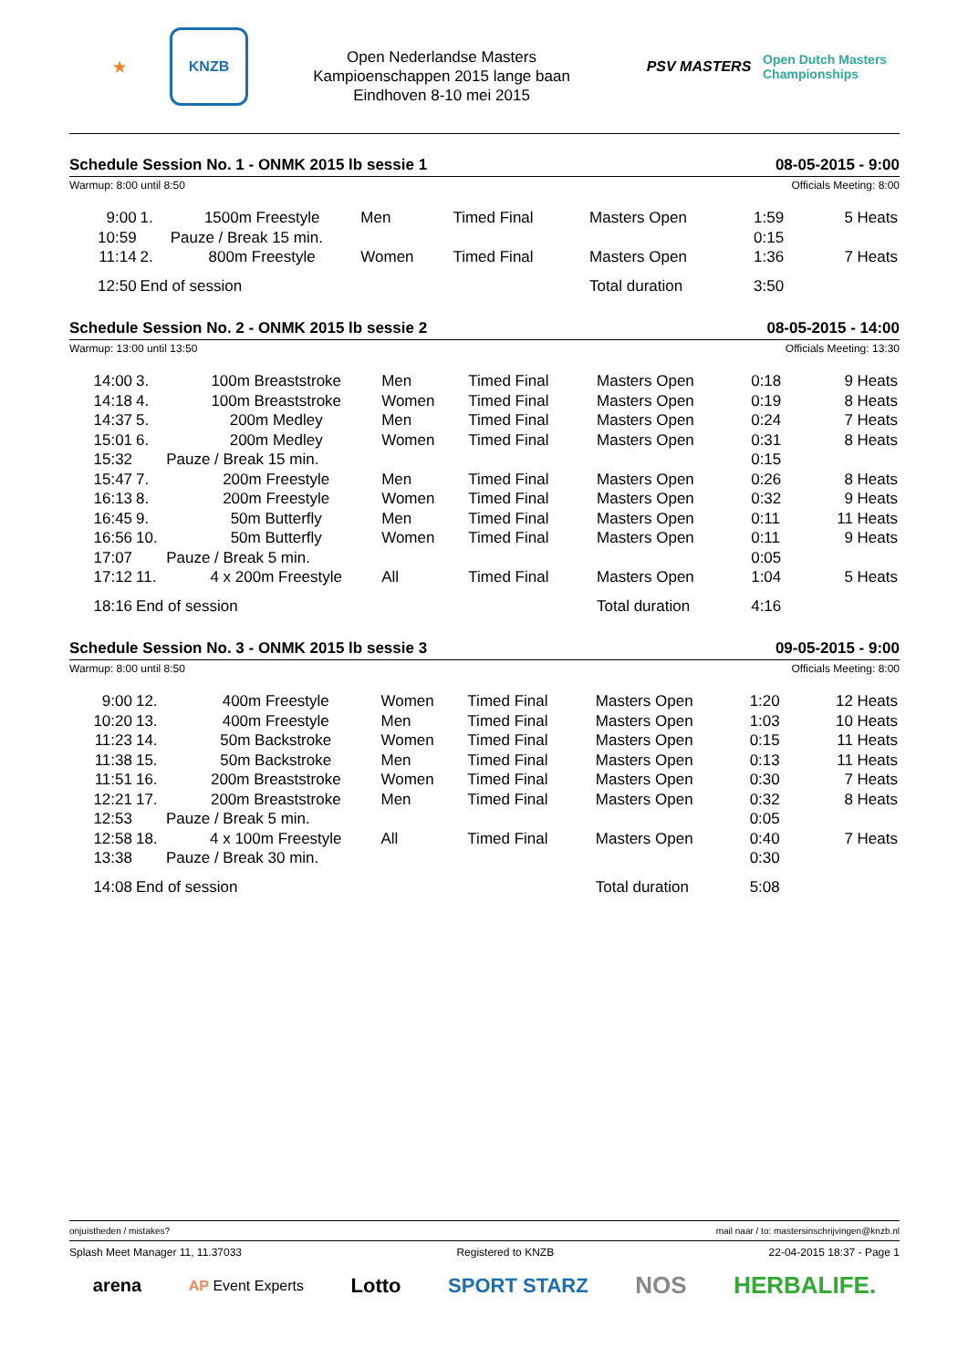★
KNZB
Open Nederlandse Masters
Kampioenschappen 2015 lange baan
Eindhoven 8-10 mei 2015
PSV MASTERS
Open Dutch Masters Championships
Schedule Session No. 1 - ONMK 2015 lb sessie 1 08-05-2015 - 9:00
Warmup: 8:00 until 8:50 Officials Meeting: 8:00
| 9:00 | 1. | 1500m Freestyle | Men | Timed Final | Masters Open | 1:59 | 5 Heats |
| 10:59 | Pauze / Break 15 min. | | | | | 0:15 | |
| 11:14 | 2. | 800m Freestyle | Women | Timed Final | Masters Open | 1:36 | 7 Heats |
| 12:50 | End of session | | | | Total duration | 3:50 | |
Schedule Session No. 2 - ONMK 2015 lb sessie 2 08-05-2015 - 14:00
Warmup: 13:00 until 13:50 Officials Meeting: 13:30
| 14:00 | 3. | 100m Breaststroke | Men | Timed Final | Masters Open | 0:18 | 9 Heats |
| 14:18 | 4. | 100m Breaststroke | Women | Timed Final | Masters Open | 0:19 | 8 Heats |
| 14:37 | 5. | 200m Medley | Men | Timed Final | Masters Open | 0:24 | 7 Heats |
| 15:01 | 6. | 200m Medley | Women | Timed Final | Masters Open | 0:31 | 8 Heats |
| 15:32 | Pauze / Break 15 min. | | | | | 0:15 | |
| 15:47 | 7. | 200m Freestyle | Men | Timed Final | Masters Open | 0:26 | 8 Heats |
| 16:13 | 8. | 200m Freestyle | Women | Timed Final | Masters Open | 0:32 | 9 Heats |
| 16:45 | 9. | 50m Butterfly | Men | Timed Final | Masters Open | 0:11 | 11 Heats |
| 16:56 | 10. | 50m Butterfly | Women | Timed Final | Masters Open | 0:11 | 9 Heats |
| 17:07 | Pauze / Break 5 min. | | | | | 0:05 | |
| 17:12 | 11. | 4 x 200m Freestyle | All | Timed Final | Masters Open | 1:04 | 5 Heats |
| 18:16 | End of session | | | | Total duration | 4:16 | |
Schedule Session No. 3 - ONMK 2015 lb sessie 3 09-05-2015 - 9:00
Warmup: 8:00 until 8:50 Officials Meeting: 8:00
| 9:00 | 12. | 400m Freestyle | Women | Timed Final | Masters Open | 1:20 | 12 Heats |
| 10:20 | 13. | 400m Freestyle | Men | Timed Final | Masters Open | 1:03 | 10 Heats |
| 11:23 | 14. | 50m Backstroke | Women | Timed Final | Masters Open | 0:15 | 11 Heats |
| 11:38 | 15. | 50m Backstroke | Men | Timed Final | Masters Open | 0:13 | 11 Heats |
| 11:51 | 16. | 200m Breaststroke | Women | Timed Final | Masters Open | 0:30 | 7 Heats |
| 12:21 | 17. | 200m Breaststroke | Men | Timed Final | Masters Open | 0:32 | 8 Heats |
| 12:53 | Pauze / Break 5 min. | | | | | 0:05 | |
| 12:58 | 18. | 4 x 100m Freestyle | All | Timed Final | Masters Open | 0:40 | 7 Heats |
| 13:38 | Pauze / Break 30 min. | | | | | 0:30 | |
| 14:08 | End of session | | | | Total duration | 5:08 | |
onjuistheden / mistakes? mail naar / to: mastersinschrijvingen@knzb.nl
Splash Meet Manager 11, 11.37033 Registered to KNZB 22-04-2015 18:37 - Page 1
arena AP Event Experts Lotto SPORT STARZ NOS HERBALIFE.